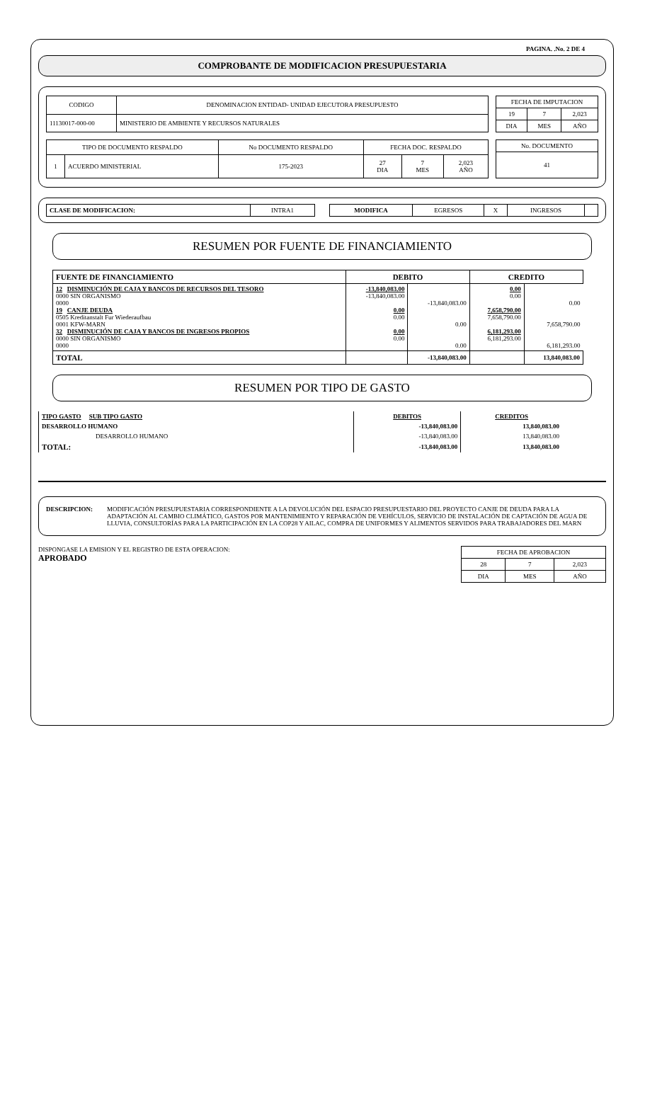PAGINA. .No. 2 DE 4
COMPROBANTE DE MODIFICACION PRESUPUESTARIA
| CODIGO | DENOMINACION ENTIDAD- UNIDAD EJECUTORA PRESUPUESTO |
| 11130017-000-00 | MINISTERIO DE AMBIENTE Y RECURSOS NATURALES |
| FECHA DE IMPUTACION | | |
| 19 | 7 | 2,023 |
| DIA | MES | AÑO |
| TIPO DE DOCUMENTO RESPALDO | | No DOCUMENTO RESPALDO | FECHA DOC. RESPALDO | | |
| 1 | ACUERDO MINISTERIAL | 175-2023 | 27 DIA | 7 MES | 2,023 AÑO |
| No. DOCUMENTO |
| 41 |
| CLASE DE MODIFICACION: | INTRA1 |
| MODIFICA | EGRESOS | X | INGRESOS | |
RESUMEN POR FUENTE DE FINANCIAMIENTO
| FUENTE DE FINANCIAMIENTO | DEBITO | | CREDITO | |
| --- | --- | --- | --- | --- |
| 12 DISMINUCIÓN DE CAJA Y BANCOS DE RECURSOS DEL TESORO 0000 SIN ORGANISMO 0000 19 CANJE DEUDA 0505 Kreditanstalt Fur Wiederaufbau 0001 KFW-MARN 32 DISMINUCIÓN DE CAJA Y BANCOS DE INGRESOS PROPIOS 0000 SIN ORGANISMO 0000 | -13,840,083.00 -13,840,083.00 0.00 0.00 0.00 0.00 | -13,840,083.00 0.00 0.00 | 0.00 0.00 7,658,790.00 7,658,790.00 6,181,293.00 6,181,293.00 | 0.00 7,658,790.00 6,181,293.00 |
| TOTAL | | -13,840,083.00 | | 13,840,083.00 |
RESUMEN POR TIPO DE GASTO
| TIPO GASTO SUB TIPO GASTO | DEBITOS | CREDITOS |
| DESARROLLO HUMANO | -13,840,083.00 | 13,840,083.00 |
| DESARROLLO HUMANO | -13,840,083.00 | 13,840,083.00 |
| TOTAL: | -13,840,083.00 | 13,840,083.00 |
DESCRIPCION: MODIFICACIÓN PRESUPUESTARIA CORRESPONDIENTE A LA DEVOLUCIÓN DEL ESPACIO PRESUPUESTARIO DEL PROYECTO CANJE DE DEUDA PARA LA ADAPTACIÓN AL CAMBIO CLIMÁTICO, GASTOS POR MANTENIMIENTO Y REPARACIÓN DE VEHÍCULOS, SERVICIO DE INSTALACIÓN DE CAPTACIÓN DE AGUA DE LLUVIA, CONSULTORÍAS PARA LA PARTICIPACIÓN EN LA COP28 Y AILAC, COMPRA DE UNIFORMES Y ALIMENTOS SERVIDOS PARA TRABAJADORES DEL MARN
DISPONGASE LA EMISION Y EL REGISTRO DE ESTA OPERACION:
APROBADO
| FECHA DE APROBACION | | |
| 28 | 7 | 2,023 |
| DIA | MES | AÑO |